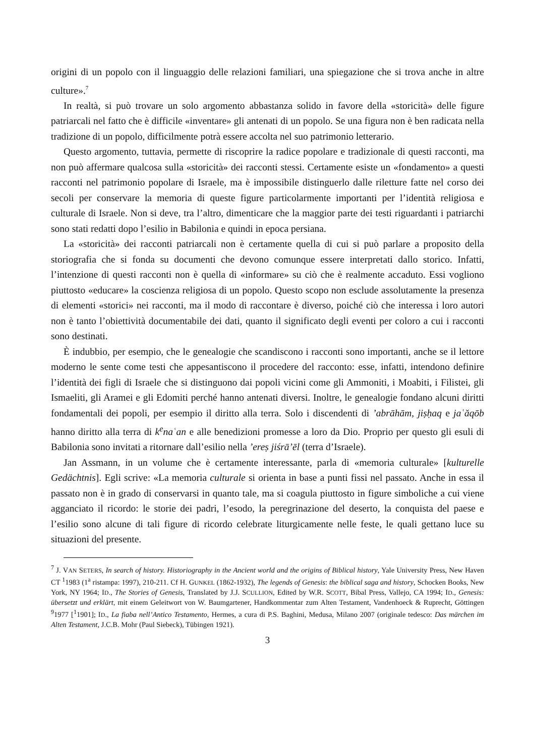origini di un popolo con il linguaggio delle relazioni familiari, una spiegazione che si trova anche in altre culture».<sup>7</sup>
In realtà, si può trovare un solo argomento abbastanza solido in favore della «storicità» delle figure patriarcali nel fatto che è difficile «inventare» gli antenati di un popolo. Se una figura non è ben radicata nella tradizione di un popolo, difficilmente potrà essere accolta nel suo patrimonio letterario.
Questo argomento, tuttavia, permette di riscoprire la radice popolare e tradizionale di questi racconti, ma non può affermare qualcosa sulla «storicità» dei racconti stessi. Certamente esiste un «fondamento» a questi racconti nel patrimonio popolare di Israele, ma è impossibile distinguerlo dalle riletture fatte nel corso dei secoli per conservare la memoria di queste figure particolarmente importanti per l’identità religiosa e culturale di Israele. Non si deve, tra l’altro, dimenticare che la maggior parte dei testi riguardanti i patriarchi sono stati redatti dopo l’esilio in Babilonia e quindi in epoca persiana.
La «storicità» dei racconti patriarcali non è certamente quella di cui si può parlare a proposito della storiografia che si fonda su documenti che devono comunque essere interpretati dallo storico. Infatti, l’intenzione di questi racconti non è quella di «informare» su ciò che è realmente accaduto. Essi vogliono piuttosto «educare» la coscienza religiosa di un popolo. Questo scopo non esclude assolutamente la presenza di elementi «storici» nei racconti, ma il modo di raccontare è diverso, poiché ciò che interessa i loro autori non è tanto l’obiettività documentabile dei dati, quanto il significato degli eventi per coloro a cui i racconti sono destinati.
È indubbio, per esempio, che le genealogie che scandiscono i racconti sono importanti, anche se il lettore moderno le sente come testi che appesantiscono il procedere del racconto: esse, infatti, intendono definire l’identità dei figli di Israele che si distinguono dai popoli vicini come gli Ammoniti, i Moabiti, i Filistei, gli Ismaeliti, gli Aramei e gli Edomiti perché hanno antenati diversi. Inoltre, le genealogie fondano alcuni diritti fondamentali dei popoli, per esempio il diritto alla terra. Solo i discendenti di ’abrāhām, jiṣḥaq e jaʿăqōb hanno diritto alla terra di k<sup>e</sup>naʿan e alle benedizioni promesse a loro da Dio. Proprio per questo gli esuli di Babilonia sono invitati a ritornare dall’esilio nella ’ereṣ jiśrā’ēl (terra d’Israele).
Jan Assmann, in un volume che è certamente interessante, parla di «memoria culturale» [kulturelle Gedächtnis]. Egli scrive: «La memoria culturale si orienta in base a punti fissi nel passato. Anche in essa il passato non è in grado di conservarsi in quanto tale, ma si coagula piuttosto in figure simboliche a cui viene agganciato il ricordo: le storie dei padri, l’esodo, la peregrinazione del deserto, la conquista del paese e l’esilio sono alcune di tali figure di ricordo celebrate liturgicamente nelle feste, le quali gettano luce su situazioni del presente.
<sup>7</sup> J. VAN SETERS, In search of history. Historiography in the Ancient world and the origins of Biblical history, Yale University Press, New Haven CT <sup>1</sup>1983 (1<sup>a</sup> ristampa: 1997), 210-211. Cf H. GUNKEL (1862-1932), The legends of Genesis: the biblical saga and history, Schocken Books, New York, NY 1964; ID., The Stories of Genesis, Translated by J.J. SCULLION, Edited by W.R. SCOTT, Bibal Press, Vallejo, CA 1994; ID., Genesis: übersetzt und erklärt, mit einem Geleitwort von W. Baumgartener, Handkommentar zum Alten Testament, Vandenhoeck & Ruprecht, Göttingen <sup>9</sup>1977 [<sup>1</sup>1901]; ID., La fiaba nell’Antico Testamento, Hermes, a cura di P.S. Baghini, Medusa, Milano 2007 (originale tedesco: Das märchen im Alten Testament, J.C.B. Mohr (Paul Siebeck), Tübingen 1921).
3